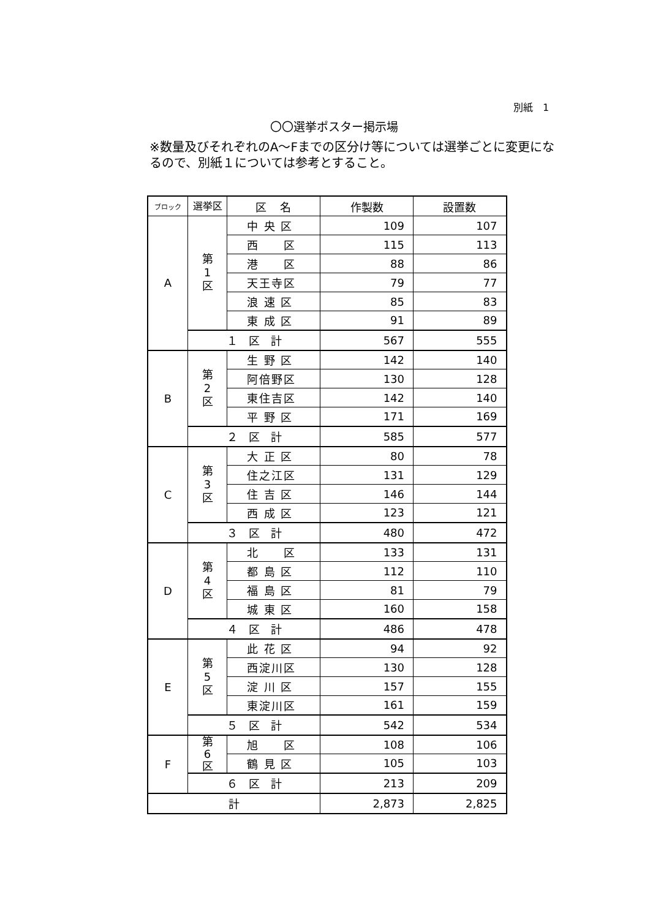別紙　1
〇〇選挙ポスター掲示場
※数量及びそれぞれのA～Fまでの区分け等については選挙ごとに変更になるので、別紙１については参考とすること。
| ブロック | 選挙区 | 区 名 | 作製数 | 設置数 |
| --- | --- | --- | --- | --- |
| A | 第 1 区 | 中 央 区 | 109 | 107 |
| | | 西 区 | 115 | 113 |
| | | 港 区 | 88 | 86 |
| | | 天王寺区 | 79 | 77 |
| | | 浪 速 区 | 85 | 83 |
| | | 東 成 区 | 91 | 89 |
| | １ 区 計 | | 567 | 555 |
| B | 第 2 区 | 生 野 区 | 142 | 140 |
| | | 阿倍野区 | 130 | 128 |
| | | 東住吉区 | 142 | 140 |
| | | 平 野 区 | 171 | 169 |
| | ２ 区 計 | | 585 | 577 |
| C | 第 3 区 | 大 正 区 | 80 | 78 |
| | | 住之江区 | 131 | 129 |
| | | 住 吉 区 | 146 | 144 |
| | | 西 成 区 | 123 | 121 |
| | ３ 区 計 | | 480 | 472 |
| D | 第 4 区 | 北 区 | 133 | 131 |
| | | 都 島 区 | 112 | 110 |
| | | 福 島 区 | 81 | 79 |
| | | 城 東 区 | 160 | 158 |
| | ４ 区 計 | | 486 | 478 |
| E | 第 5 区 | 此 花 区 | 94 | 92 |
| | | 西淀川区 | 130 | 128 |
| | | 淀 川 区 | 157 | 155 |
| | | 東淀川区 | 161 | 159 |
| | ５ 区 計 | | 542 | 534 |
| F | 第 6 区 | 旭 区 | 108 | 106 |
| | | 鶴 見 区 | 105 | 103 |
| | ６ 区 計 | | 213 | 209 |
| 計 | | | 2,873 | 2,825 |